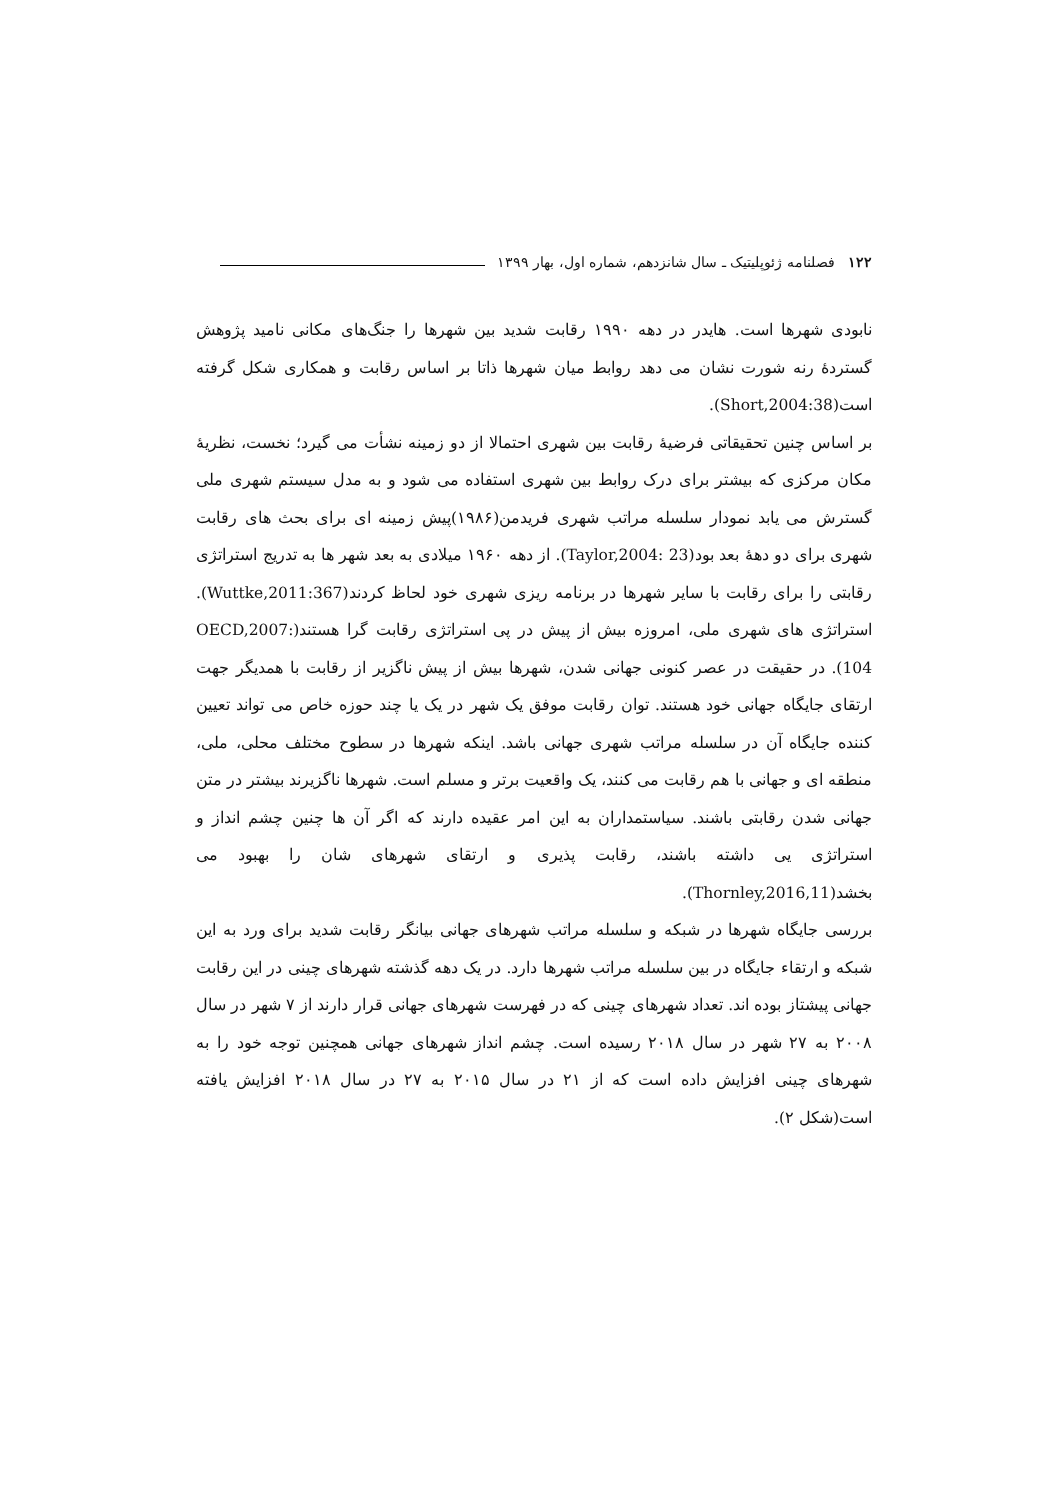۱۲۲ فصلنامه ژئوپلیتیک ـ سال شانزدهم، شماره اول، بهار ۱۳۹۹
نابودی شهرها است. هایدر در دهه ۱۹۹۰ رقابت شدید بین شهرها را جنگ‌های مکانی نامید پژوهش گستردهٔ رنه شورت نشان می دهد روابط میان شهرها ذاتا بر اساس رقابت و همکاری شکل گرفته است(Short,2004:38).
بر اساس چنین تحقیقاتی فرضیهٔ رقابت بین شهری احتمالا از دو زمینه نشأت می گیرد؛ نخست، نظریهٔ مکان مرکزی که بیشتر برای درک روابط بین شهری استفاده می شود و به مدل سیستم شهری ملی گسترش می یابد نمودار سلسله مراتب شهری فریدمن(۱۹۸۶)پیش زمینه ای برای بحث های رقابت شهری برای دو دههٔ بعد بود(Taylor,2004: 23). از دهه ۱۹۶۰ میلادی به بعد شهر ها به تدریج استراتژی رقابتی را برای رقابت با سایر شهرها در برنامه ریزی شهری خود لحاظ کردند(Wuttke,2011:367). استراتژی های شهری ملی، امروزه بیش از پیش در پی استراتژی رقابت گرا هستند(OECD,2007: 104). در حقیقت در عصر کنونی جهانی شدن، شهرها بیش از پیش ناگزیر از رقابت با همدیگر جهت ارتقای جایگاه جهانی خود هستند. توان رقابت موفق یک شهر در یک یا چند حوزه خاص می تواند تعیین کننده جایگاه آن در سلسله مراتب شهری جهانی باشد. اینکه شهرها در سطوح مختلف محلی، ملی، منطقه ای و جهانی با هم رقابت می کنند، یک واقعیت برتر و مسلم است. شهرها ناگزیرند بیشتر در متن جهانی شدن رقابتی باشند. سیاستمداران به این امر عقیده دارند که اگر آن ها چنین چشم انداز و استراتژی یی داشته باشند، رقابت پذیری و ارتقای شهرهای شان را بهبود می بخشد(Thornley,2016,11).
بررسی جایگاه شهرها در شبکه و سلسله مراتب شهرهای جهانی بیانگر رقابت شدید برای ورد به این شبکه و ارتقاء جایگاه در بین سلسله مراتب شهرها دارد. در یک دهه گذشته شهرهای چینی در این رقابت جهانی پیشتاز بوده اند. تعداد شهرهای چینی که در فهرست شهرهای جهانی قرار دارند از ۷ شهر در سال ۲۰۰۸ به ۲۷ شهر در سال ۲۰۱۸ رسیده است. چشم انداز شهرهای جهانی همچنین توجه خود را به شهرهای چینی افزایش داده است که از ۲۱ در سال ۲۰۱۵ به ۲۷ در سال ۲۰۱۸ افزایش یافته است(شکل ۲).